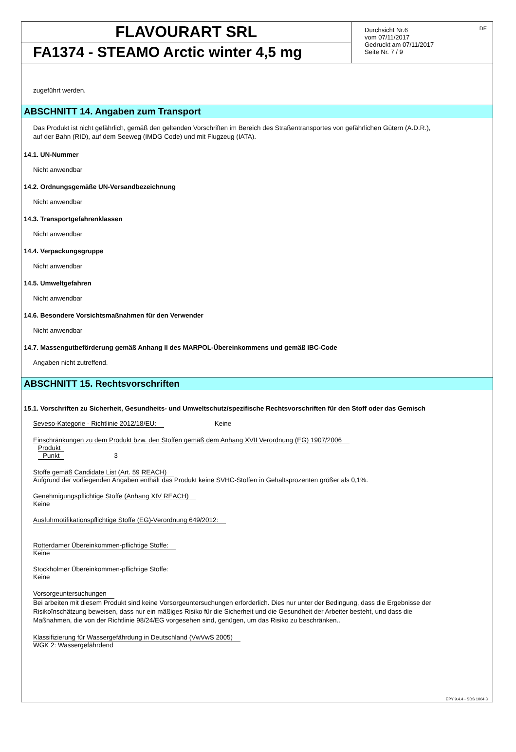FLAVOURART SRL
FA1374 - STEAMO Arctic winter 4,5 mg
Durchsicht Nr.6
vom 07/11/2017
Gedruckt am 07/11/2017
Seite Nr. 7 / 9
DE
zugeführt werden.
ABSCHNITT 14. Angaben zum Transport
Das Produkt ist nicht gefährlich, gemäß den geltenden Vorschriften im Bereich des Straßentransportes von gefährlichen Gütern (A.D.R.),
auf der Bahn (RID), auf dem Seeweg (IMDG Code) und mit Flugzeug (IATA).
14.1. UN-Nummer
Nicht anwendbar
14.2. Ordnungsgemäße UN-Versandbezeichnung
Nicht anwendbar
14.3. Transportgefahrenklassen
Nicht anwendbar
14.4. Verpackungsgruppe
Nicht anwendbar
14.5. Umweltgefahren
Nicht anwendbar
14.6. Besondere Vorsichtsmaßnahmen für den Verwender
Nicht anwendbar
14.7. Massengutbeförderung gemäß Anhang II des MARPOL-Übereinkommens und gemäß IBC-Code
Angaben nicht zutreffend.
ABSCHNITT 15. Rechtsvorschriften
15.1. Vorschriften zu Sicherheit, Gesundheits- und Umweltschutz/spezifische Rechtsvorschriften für den Stoff oder das Gemisch
Seveso-Kategorie - Richtlinie 2012/18/EU: Keine
Einschränkungen zu dem Produkt bzw. den Stoffen gemäß dem Anhang XVII Verordnung (EG) 1907/2006
Produkt
Punkt 3
Stoffe gemäß Candidate List (Art. 59 REACH)
Aufgrund der vorliegenden Angaben enthält das Produkt keine SVHC-Stoffen in Gehaltsprozenten größer als 0,1%.
Genehmigungspflichtige Stoffe (Anhang XIV REACH)
Keine
Ausfuhrnotifikationspflichtige Stoffe (EG)-Verordnung 649/2012:
Rotterdamer Übereinkommen-pflichtige Stoffe:
Keine
Stockholmer Übereinkommen-pflichtige Stoffe:
Keine
Vorsorgeuntersuchungen
Bei arbeiten mit diesem Produkt sind keine Vorsorgeuntersuchungen erforderlich. Dies nur unter der Bedingung, dass die Ergebnisse der
Risikoïnschätzung beweisen, dass nur ein mäßiges Risiko für die Sicherheit und die Gesundheit der Arbeiter besteht, und dass die
Maßnahmen, die von der Richtlinie 98/24/EG vorgesehen sind, genügen, um das Risiko zu beschränken..
Klassifizierung für Wassergefährdung in Deutschland (VwVwS 2005)
WGK 2: Wassergefährdend
EPY 9.4.4 - SDS 1004.3